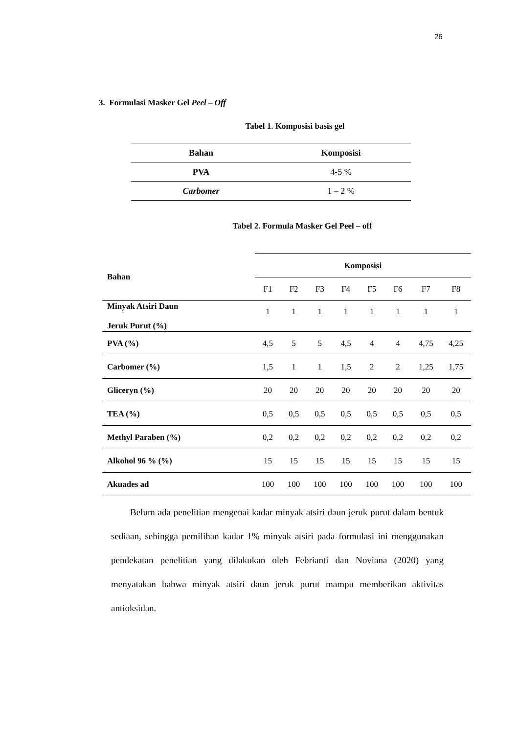26
3. Formulasi Masker Gel Peel – Off
Tabel 1. Komposisi basis gel
| Bahan | Komposisi |
| --- | --- |
| PVA | 4-5 % |
| Carbomer | 1 – 2 % |
Tabel 2. Formula Masker Gel Peel – off
| Bahan | Komposisi | | | | | | | |
| --- | --- | --- | --- | --- | --- | --- | --- | --- |
| | F1 | F2 | F3 | F4 | F5 | F6 | F7 | F8 |
| Minyak Atsiri Daun Jeruk Purut (%) | 1 | 1 | 1 | 1 | 1 | 1 | 1 | 1 |
| PVA (%) | 4,5 | 5 | 5 | 4,5 | 4 | 4 | 4,75 | 4,25 |
| Carbomer (%) | 1,5 | 1 | 1 | 1,5 | 2 | 2 | 1,25 | 1,75 |
| Gliceryn (%) | 20 | 20 | 20 | 20 | 20 | 20 | 20 | 20 |
| TEA (%) | 0,5 | 0,5 | 0,5 | 0,5 | 0,5 | 0,5 | 0,5 | 0,5 |
| Methyl Paraben (%) | 0,2 | 0,2 | 0,2 | 0,2 | 0,2 | 0,2 | 0,2 | 0,2 |
| Alkohol 96 % (%) | 15 | 15 | 15 | 15 | 15 | 15 | 15 | 15 |
| Akuades ad | 100 | 100 | 100 | 100 | 100 | 100 | 100 | 100 |
Belum ada penelitian mengenai kadar minyak atsiri daun jeruk purut dalam bentuk sediaan, sehingga pemilihan kadar 1% minyak atsiri pada formulasi ini menggunakan pendekatan penelitian yang dilakukan oleh Febrianti dan Noviana (2020) yang menyatakan bahwa minyak atsiri daun jeruk purut mampu memberikan aktivitas antioksidan.